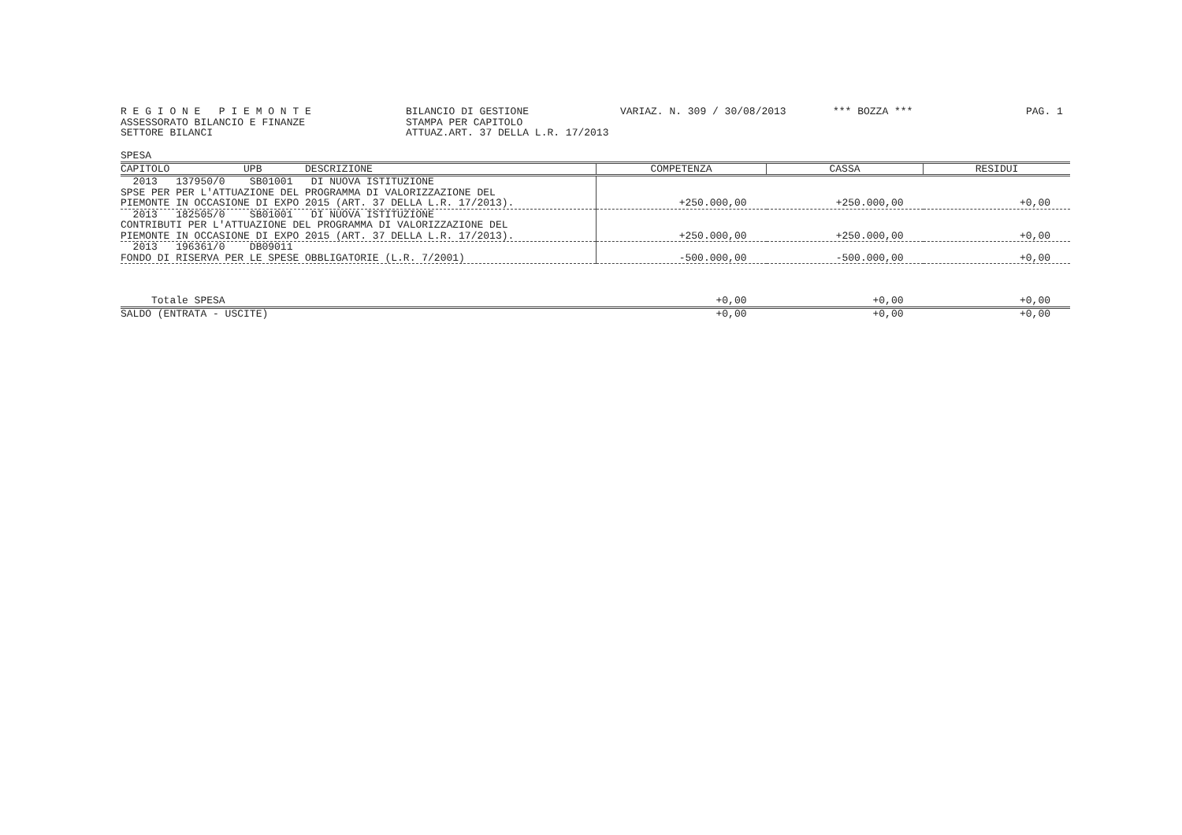R E G I O N E P I E M O N T E ASSESSORATO BILANCIO E FINANZE SETTORE BILANCI
BILANCIO DI GESTIONE STAMPA PER CAPITOLO ATTUAZ.ART. 37 DELLA L.R. 17/2013
VARIAZ. N. 309 / 30/08/2013
*** BOZZA ***
PAG. 1
SPESA
| CAPITOLO UPB DESCRIZIONE | COMPETENZA | CASSA | RESIDUI |
| --- | --- | --- | --- |
| 2013 137950/0 SB01001 DI NUOVA ISTITUZIONE SPSE PER PER L'ATTUAZIONE DEL PROGRAMMA DI VALORIZZAZIONE DEL PIEMONTE IN OCCASIONE DI EXPO 2015 (ART. 37 DELLA L.R. 17/2013). | +250.000,00 | +250.000,00 | +0,00 |
| 2013 182505/0 SB01001 DI NUOVA ISTITUZIONE CONTRIBUTI PER L'ATTUAZIONE DEL PROGRAMMA DI VALORIZZAZIONE DEL PIEMONTE IN OCCASIONE DI EXPO 2015 (ART. 37 DELLA L.R. 17/2013). | +250.000,00 | +250.000,00 | +0,00 |
| 2013 196361/0 DB09011 FONDO DI RISERVA PER LE SPESE OBBLIGATORIE (L.R. 7/2001) | -500.000,00 | -500.000,00 | +0,00 |
| Totale SPESA | +0,00 | +0,00 | +0,00 |
| SALDO (ENTRATA - USCITE) | +0,00 | +0,00 | +0,00 |